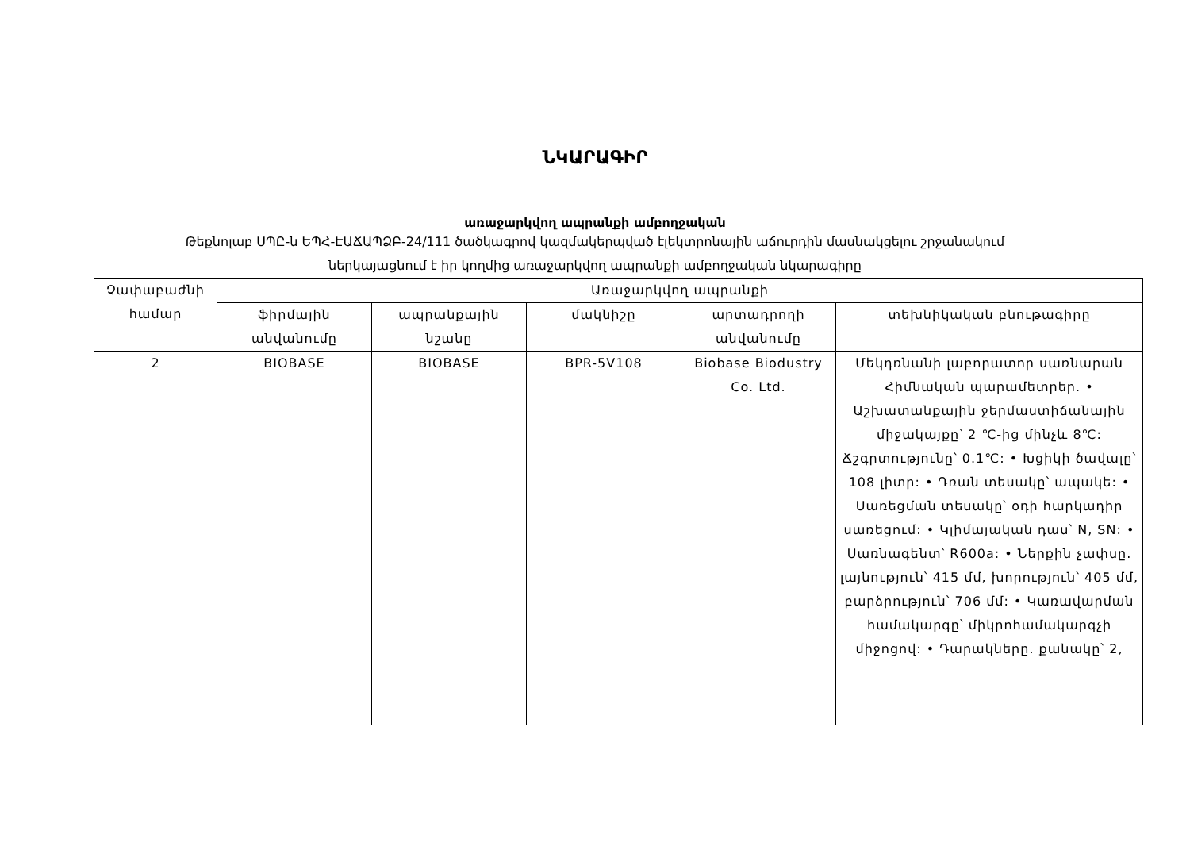ՆԿԱՐԱԳԻՐ
առաջարկվող ապրանքի ամբողջական
Թեքնոլաբ ՍՊԸ-ն ԵՊՀ-ԷԱՃԱՊՁԲ-24/111 ծածկագրով կազմակերպված էլեկտրոնային աճուրդին մասնակցելու շրջանակում
ներկայացնում է իր կողմից առաջարկվող ապրանքի ամբողջական նկարագիրը
| Չափաբաժնի համար | Առաջարկվող ապրանքի | | | | |
| --- | --- | --- | --- | --- | --- |
| | ֆիրմային անվանումը | ապրանքային նշանը | մակնիշը | արտադրողի անվանումը | տեխնիկական բնութագիրը |
| 2 | BIOBASE | BIOBASE | BPR-5V108 | Biobase Biodustry Co. Ltd. | Մեկդռնանի լաբորատոր սառնարան Հիմնական պարամետրեր. • Աշխատանքային ջերմաստիճանային միջակայքը՝ 2 ℃-ից մինչև 8℃: Ճշգրտությունը՝ 0.1℃: • Խցիկի ծավալը՝ 108 լիտր: • Դռան տեսակը՝ ապակե: • Սառեցման տեսակը՝ օդի հարկադիր սառեցում: • Կլիմայական դաս՝ N, SN: • Սառնագենտ՝ R600a: • Ներքին չափսը. լայնություն՝ 415 մմ, խորություն՝ 405 մմ, բարձրություն՝ 706 մմ: • Կառավարման համակարգը՝ միկրոհամակարգչի միջոցով: • Դարակները. քանակը՝ 2, |